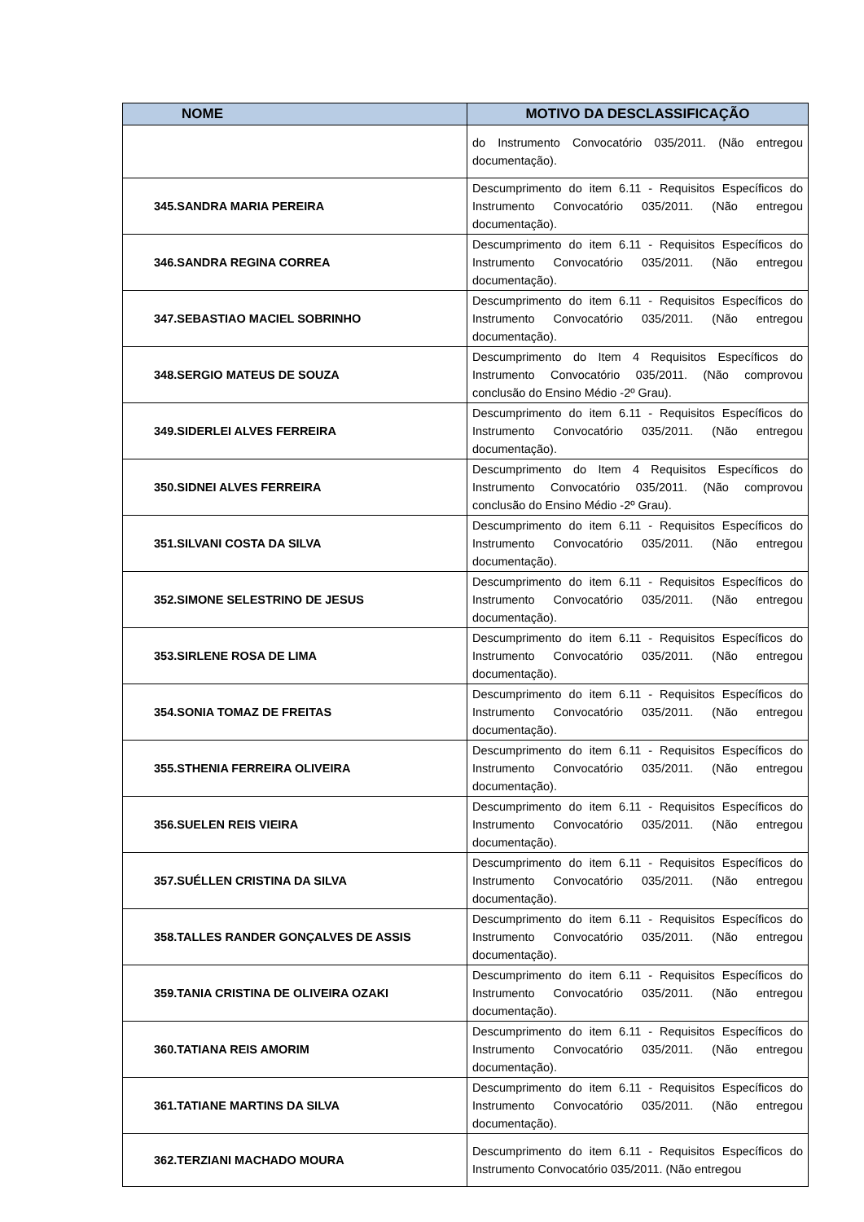| NOME | MOTIVO DA DESCLASSIFICAÇÃO |
| --- | --- |
| | do Instrumento Convocatório 035/2011. (Não entregou documentação). |
| 345.SANDRA MARIA PEREIRA | Descumprimento do item 6.11 - Requisitos Específicos do Instrumento Convocatório 035/2011. (Não entregou documentação). |
| 346.SANDRA REGINA CORREA | Descumprimento do item 6.11 - Requisitos Específicos do Instrumento Convocatório 035/2011. (Não entregou documentação). |
| 347.SEBASTIAO MACIEL SOBRINHO | Descumprimento do item 6.11 - Requisitos Específicos do Instrumento Convocatório 035/2011. (Não entregou documentação). |
| 348.SERGIO MATEUS DE SOUZA | Descumprimento do Item 4 Requisitos Específicos do Instrumento Convocatório 035/2011. (Não comprovou conclusão do Ensino Médio -2º Grau). |
| 349.SIDERLEI ALVES FERREIRA | Descumprimento do item 6.11 - Requisitos Específicos do Instrumento Convocatório 035/2011. (Não entregou documentação). |
| 350.SIDNEI ALVES FERREIRA | Descumprimento do Item 4 Requisitos Específicos do Instrumento Convocatório 035/2011. (Não comprovou conclusão do Ensino Médio -2º Grau). |
| 351.SILVANI COSTA DA SILVA | Descumprimento do item 6.11 - Requisitos Específicos do Instrumento Convocatório 035/2011. (Não entregou documentação). |
| 352.SIMONE SELESTRINO DE JESUS | Descumprimento do item 6.11 - Requisitos Específicos do Instrumento Convocatório 035/2011. (Não entregou documentação). |
| 353.SIRLENE ROSA DE LIMA | Descumprimento do item 6.11 - Requisitos Específicos do Instrumento Convocatório 035/2011. (Não entregou documentação). |
| 354.SONIA TOMAZ DE FREITAS | Descumprimento do item 6.11 - Requisitos Específicos do Instrumento Convocatório 035/2011. (Não entregou documentação). |
| 355.STHENIA FERREIRA OLIVEIRA | Descumprimento do item 6.11 - Requisitos Específicos do Instrumento Convocatório 035/2011. (Não entregou documentação). |
| 356.SUELEN REIS VIEIRA | Descumprimento do item 6.11 - Requisitos Específicos do Instrumento Convocatório 035/2011. (Não entregou documentação). |
| 357.SUÉLLEN CRISTINA DA SILVA | Descumprimento do item 6.11 - Requisitos Específicos do Instrumento Convocatório 035/2011. (Não entregou documentação). |
| 358.TALLES RANDER GONÇALVES DE ASSIS | Descumprimento do item 6.11 - Requisitos Específicos do Instrumento Convocatório 035/2011. (Não entregou documentação). |
| 359.TANIA CRISTINA DE OLIVEIRA OZAKI | Descumprimento do item 6.11 - Requisitos Específicos do Instrumento Convocatório 035/2011. (Não entregou documentação). |
| 360.TATIANA REIS AMORIM | Descumprimento do item 6.11 - Requisitos Específicos do Instrumento Convocatório 035/2011. (Não entregou documentação). |
| 361.TATIANE MARTINS DA SILVA | Descumprimento do item 6.11 - Requisitos Específicos do Instrumento Convocatório 035/2011. (Não entregou documentação). |
| 362.TERZIANI MACHADO MOURA | Descumprimento do item 6.11 - Requisitos Específicos do Instrumento Convocatório 035/2011. (Não entregou |